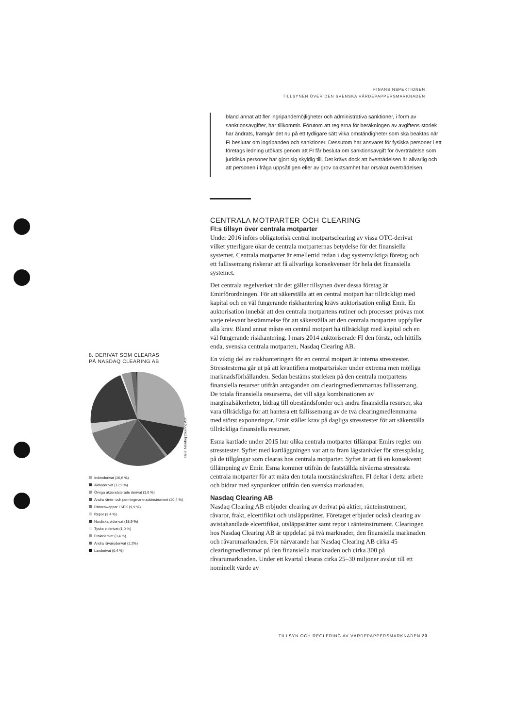FINANSINSPEKTIONEN
TILLSYNEN ÖVER DEN SVENSKA VÄRDEPAPPERSMARKNADEN
bland annat att fler ingripandemöjligheter och administrativa sanktioner, i form av sanktionsavgifter, har tillkommit. Förutom att reglerna för beräkningen av avgiftens storlek har ändrats, framgår det nu på ett tydligare sätt vilka omständigheter som ska beaktas när FI beslutar om ingripanden och sanktioner. Dessutom har ansvaret för fysiska personer i ett företags ledning utökats genom att FI får besluta om sanktionsavgift för överträdelse som juridiska personer har gjort sig skyldig till. Det krävs dock att överträdelsen är allvarlig och att personen i fråga uppsåtligen eller av grov oaktsamhet har orsakat överträdelsen.
CENTRALA MOTPARTER OCH CLEARING
FI:s tillsyn över centrala motparter
Under 2016 införs obligatorisk central motpartsclearing av vissa OTC-derivat vilket ytterligare ökar de centrala motparternas betydelse för det finansiella systemet. Centrala motparter är emellertid redan i dag systemviktiga företag och ett fallissemang riskerar att få allvarliga konsekvenser för hela det finansiella systemet.
Det centrala regelverket när det gäller tillsynen över dessa företag är Emirförordningen. För att säkerställa att en central motpart har tillräckligt med kapital och en väl fungerande riskhantering krävs auktorisation enligt Emir. En auktorisation innebär att den centrala motpartens rutiner och processer prövas mot varje relevant bestämmelse för att säkerställa att den centrala motparten uppfyller alla krav. Bland annat måste en central motpart ha tillräckligt med kapital och en väl fungerande riskhantering. I mars 2014 auktoriserade FI den första, och hittills enda, svenska centrala motparten, Nasdaq Clearing AB.
En viktig del av riskhanteringen för en central motpart är interna stresstester. Stresstesterna går ut på att kvantifiera motpartsrisker under extrema men möjliga marknadsförhållanden. Sedan bestäms storleken på den centrala motpartens finansiella resurser utifrån antaganden om clearingmedlemmarnas fallissemang. De totala finansiella resurserna, det vill säga kombinationen av marginalsäkerheter, bidrag till obeståndsfonder och andra finansiella resurser, ska vara tillräckliga för att hantera ett fallissemang av de två clearingmedlemmarna med störst exponeringar. Emir ställer krav på dagliga stresstester för att säkerställa tillräckliga finansiella resurser.
Esma kartlade under 2015 hur olika centrala motparter tillämpar Emirs regler om stresstester. Syftet med kartläggningen var att ta fram lägstanivåer för stresspåslag på de tillgångar som clearas hos centrala motparter. Syftet är att få en konsekvent tillämpning av Emir. Esma kommer utifrån de fastställda nivåerna stresstesta centrala motparter för att mäta den totala motståndskraften. FI deltar i detta arbete och bidrar med synpunkter utifrån den svenska marknaden.
Nasdaq Clearing AB
Nasdaq Clearing AB erbjuder clearing av derivat på aktier, ränteinstrument, råvaror, frakt, elcertifikat och utsläppsrätter. Företaget erbjuder också clearing av avistahandlade elcertifikat, utsläppsrätter samt repor i ränteinstrument. Clearingen hos Nasdaq Clearing AB är uppdelad på två marknader, den finansiella marknaden och råvarumarknaden. För närvarande har Nasdaq Clearing AB cirka 45 clearingmedlemmar på den finansiella marknaden och cirka 300 på råvarumarknaden. Under ett kvartal clearas cirka 25–30 miljoner avslut till ett nominellt värde av
8. DERIVAT SOM CLEARAS
PÅ NASDAQ CLEARING AB
Indexderivat (26,6 %)
Aktiederivat (12,9 %)
Övriga aktierelaterade derivat (1,0 %)
Andra ränte- och penningmarknadsinstrument (20,4 %)
Ränteswappar I SEK (9,9 %)
Repor (3,4 %)
Nordiska elderivat (18,9 %)
Tyska elderivat (1,0 %)
Fraktderivat (3,4 %)
Andra råvaruderivat (2,2%)
Laxderivat (0,4 %)
Källa: Nasdaq Clearing AB.
TILLSYN OCH REGLERING AV VÄRDEPAPPERSMARKNADEN 23